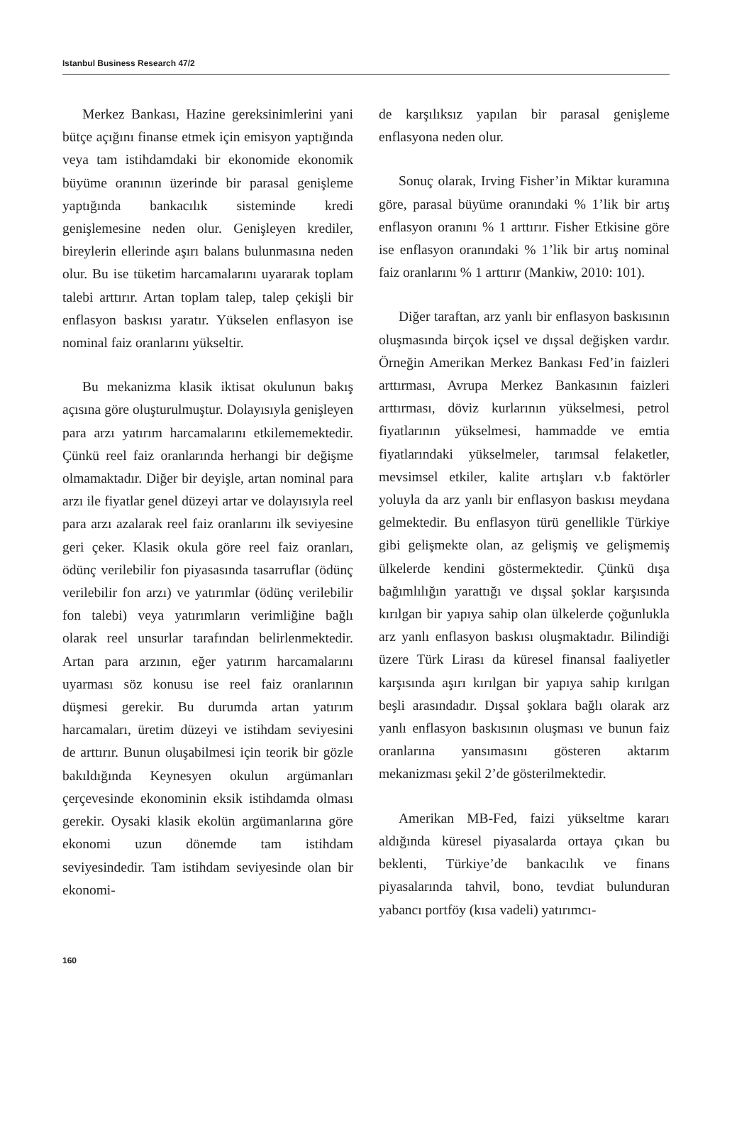Istanbul Business Research 47/2
Merkez Bankası, Hazine gereksinimlerini yani bütçe açığını finanse etmek için emisyon yaptığında veya tam istihdamdaki bir ekonomide ekonomik büyüme oranının üzerinde bir parasal genişleme yaptığında bankacılık sisteminde kredi genişlemesine neden olur. Genişleyen krediler, bireylerin ellerinde aşırı balans bulunmasına neden olur. Bu ise tüketim harcamalarını uyararak toplam talebi arttırır. Artan toplam talep, talep çekişli bir enflasyon baskısı yaratır. Yükselen enflasyon ise nominal faiz oranlarını yükseltir.
Bu mekanizma klasik iktisat okulunun bakış açısına göre oluşturulmuştur. Dolayısıyla genişleyen para arzı yatırım harcamalarını etkilememektedir. Çünkü reel faiz oranlarında herhangi bir değişme olmamaktadır. Diğer bir deyişle, artan nominal para arzı ile fiyatlar genel düzeyi artar ve dolayısıyla reel para arzı azalarak reel faiz oranlarını ilk seviyesine geri çeker. Klasik okula göre reel faiz oranları, ödünç verilebilir fon piyasasında tasarruflar (ödünç verilebilir fon arzı) ve yatırımlar (ödünç verilebilir fon talebi) veya yatırımların verimliğine bağlı olarak reel unsurlar tarafından belirlenmektedir. Artan para arzının, eğer yatırım harcamalarını uyarması söz konusu ise reel faiz oranlarının düşmesi gerekir. Bu durumda artan yatırım harcamaları, üretim düzeyi ve istihdam seviyesini de arttırır. Bunun oluşabilmesi için teorik bir gözle bakıldığında Keynesyen okulun argümanları çerçevesinde ekonominin eksik istihdamda olması gerekir. Oysaki klasik ekolün argümanlarına göre ekonomi uzun dönemde tam istihdam seviyesindedir. Tam istihdam seviyesinde olan bir ekonomi-
de karşılıksız yapılan bir parasal genişleme enflasyona neden olur.
Sonuç olarak, Irving Fisher’in Miktar kuramına göre, parasal büyüme oranındaki % 1’lik bir artış enflasyon oranını % 1 arttırır. Fisher Etkisine göre ise enflasyon oranındaki % 1’lik bir artış nominal faiz oranlarını % 1 arttırır (Mankiw, 2010: 101).
Diğer taraftan, arz yanlı bir enflasyon baskısının oluşmasında birçok içsel ve dışsal değişken vardır. Örneğin Amerikan Merkez Bankası Fed’in faizleri arttırması, Avrupa Merkez Bankasının faizleri arttırması, döviz kurlarının yükselmesi, petrol fiyatlarının yükselmesi, hammadde ve emtia fiyatlarındaki yükselmeler, tarımsal felaketler, mevsimsel etkiler, kalite artışları v.b faktörler yoluyla da arz yanlı bir enflasyon baskısı meydana gelmektedir. Bu enflasyon türü genellikle Türkiye gibi gelişmekte olan, az gelişmiş ve gelişmemiş ülkelerde kendini göstermektedir. Çünkü dışa bağımlılığın yarattığı ve dışsal şoklar karşısında kırılgan bir yapıya sahip olan ülkelerde çoğunlukla arz yanlı enflasyon baskısı oluşmaktadır. Bilindiği üzere Türk Lirası da küresel finansal faaliyetler karşısında aşırı kırılgan bir yapıya sahip kırılgan beşli arasındadır. Dışsal şoklara bağlı olarak arz yanlı enflasyon baskısının oluşması ve bunun faiz oranlarına yansımasını gösteren aktarım mekanizması şekil 2’de gösterilmektedir.
Amerikan MB-Fed, faizi yükseltme kararı aldığında küresel piyasalarda ortaya çıkan bu beklenti, Türkiye’de bankacılık ve finans piyasalarında tahvil, bono, tevdiat bulunduran yabancı portföy (kısa vadeli) yatırımcı-
160